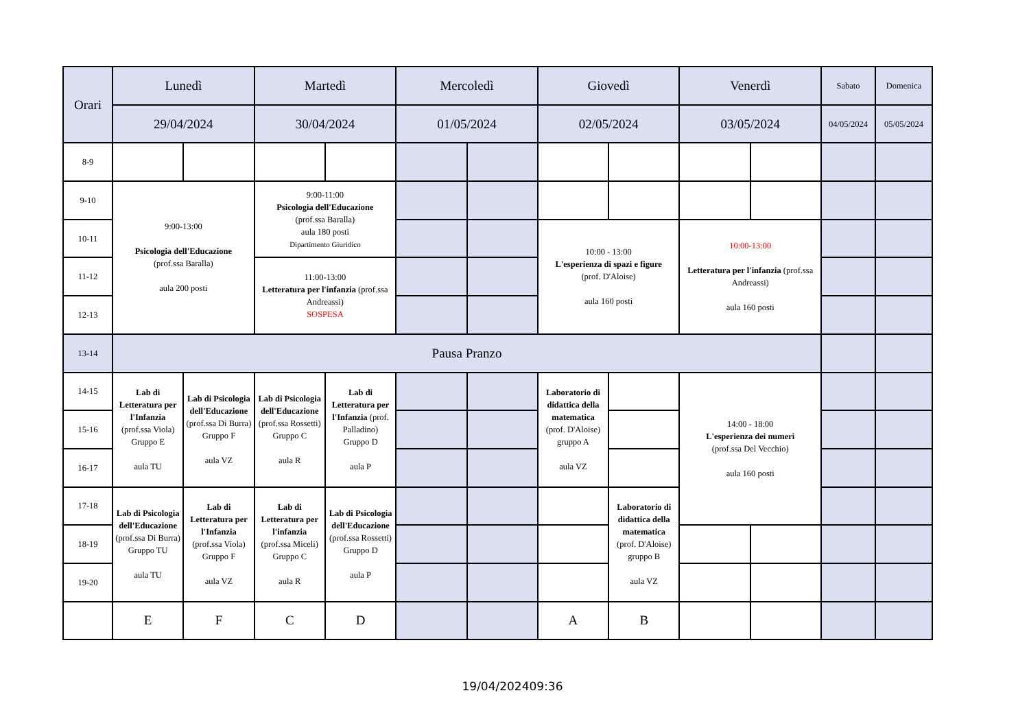| Orari | Lunedì | | Martedì | | Mercoledì | | Giovedì | | Venerdì | | Sabato | Domenica |
| --- | --- | --- | --- | --- | --- | --- | --- | --- | --- | --- | --- | --- |
| | 29/04/2024 | | 30/04/2024 | | 01/05/2024 | | 02/05/2024 | | 03/05/2024 | | 04/05/2024 | 05/05/2024 |
| 8-9 | | | | | | | | | | | | |
| 9-10 | 9:00-13:00 Psicologia dell'Educazione (prof.ssa Baralla) aula 200 posti | | 9:00-11:00 Psicologia dell'Educazione (prof.ssa Baralla) aula 180 posti Dipartimento Giuridico | | | | | | | | | |
| 10-11 | | | | | | | 10:00 - 13:00 L'esperienza di spazi e figure (prof. D'Aloise) aula 160 posti | | 10:00-13:00 Letteratura per l'infanzia (prof.ssa Andreassi) aula 160 posti | | | |
| 11-12 | | | 11:00-13:00 Letteratura per l'infanzia (prof.ssa Andreassi) SOSPESA | | | | | | | | | |
| 12-13 | | | | | | | | | | | | |
| 13-14 | Pausa Pranzo | | | | | | | | | | | |
| 14-15 | Lab di Letteratura per l'Infanzia (prof.ssa Viola) Gruppo E aula TU | Lab di Psicologia dell'Educazione (prof.ssa Di Burra) Gruppo F aula VZ | Lab di Psicologia dell'Educazione (prof.ssa Rossetti) Gruppo C aula R | Lab di Letteratura per l'Infanzia (prof. Palladino) Gruppo D aula P | | | Laboratorio di didattica della matematica (prof. D'Aloise) gruppo A aula VZ | | 14:00 - 18:00 L'esperienza dei numeri (prof.ssa Del Vecchio) aula 160 posti | | | |
| 15-16 | | | | | | | | | | | | |
| 16-17 | | | | | | | | | | | | |
| 17-18 | Lab di Psicologia dell'Educazione (prof.ssa Di Burra) Gruppo TU aula TU | Lab di Letteratura per l'Infanzia (prof.ssa Viola) Gruppo F aula VZ | Lab di Letteratura per l'infanzia (prof.ssa Miceli) Gruppo C aula R | Lab di Psicologia dell'Educazione (prof.ssa Rossetti) Gruppo D aula P | | | | Laboratorio di didattica della matematica (prof. D'Aloise) gruppo B aula VZ | | | | |
| 18-19 | | | | | | | | | | | | |
| 19-20 | | | | | | | | | | | | |
| | E | F | C | D | | | A | B | | | | |
19/04/202409:36